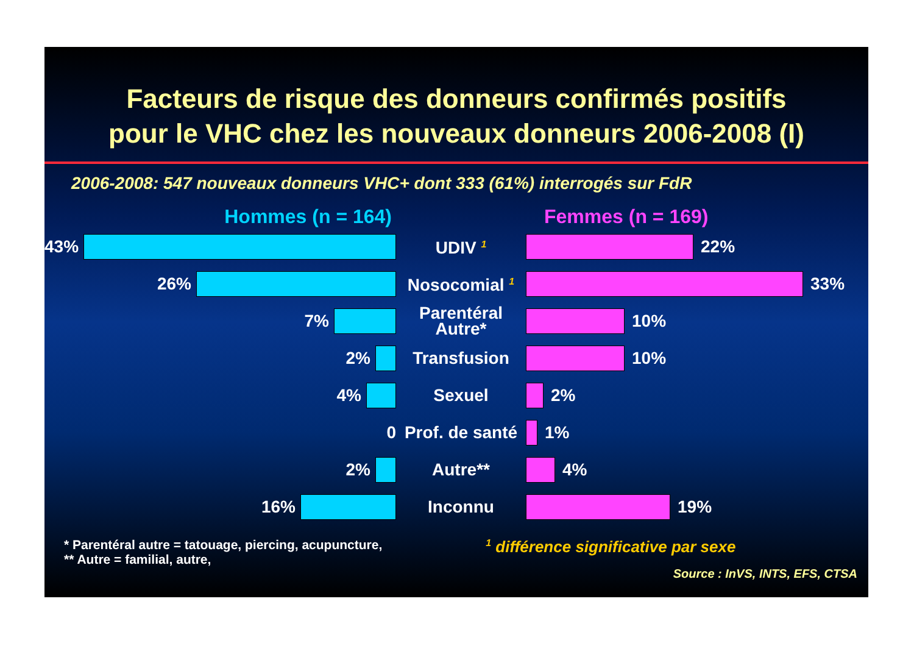Facteurs de risque des donneurs confirmés positifs
pour le VHC chez les nouveaux donneurs 2006-2008 (I)
2006-2008: 547 nouveaux donneurs VHC+ dont 333 (61%) interrogés sur FdR
Hommes (n = 164) Femmes (n = 169)
43%
UDIV <sup>1</sup>
22%
26%
Nosocomial <sup>1</sup>
33%
7%
Parentéral
Autre*
10%
2%
Transfusion
10%
4%
Sexuel
2%
0
Prof. de santé
1%
2%
Autre**
4%
16%
Inconnu
19%
* Parentéral autre = tatouage, piercing, acupuncture,
** Autre = familial, autre,
<sup>1</sup> différence significative par sexe
Source : InVS, INTS, EFS, CTSA